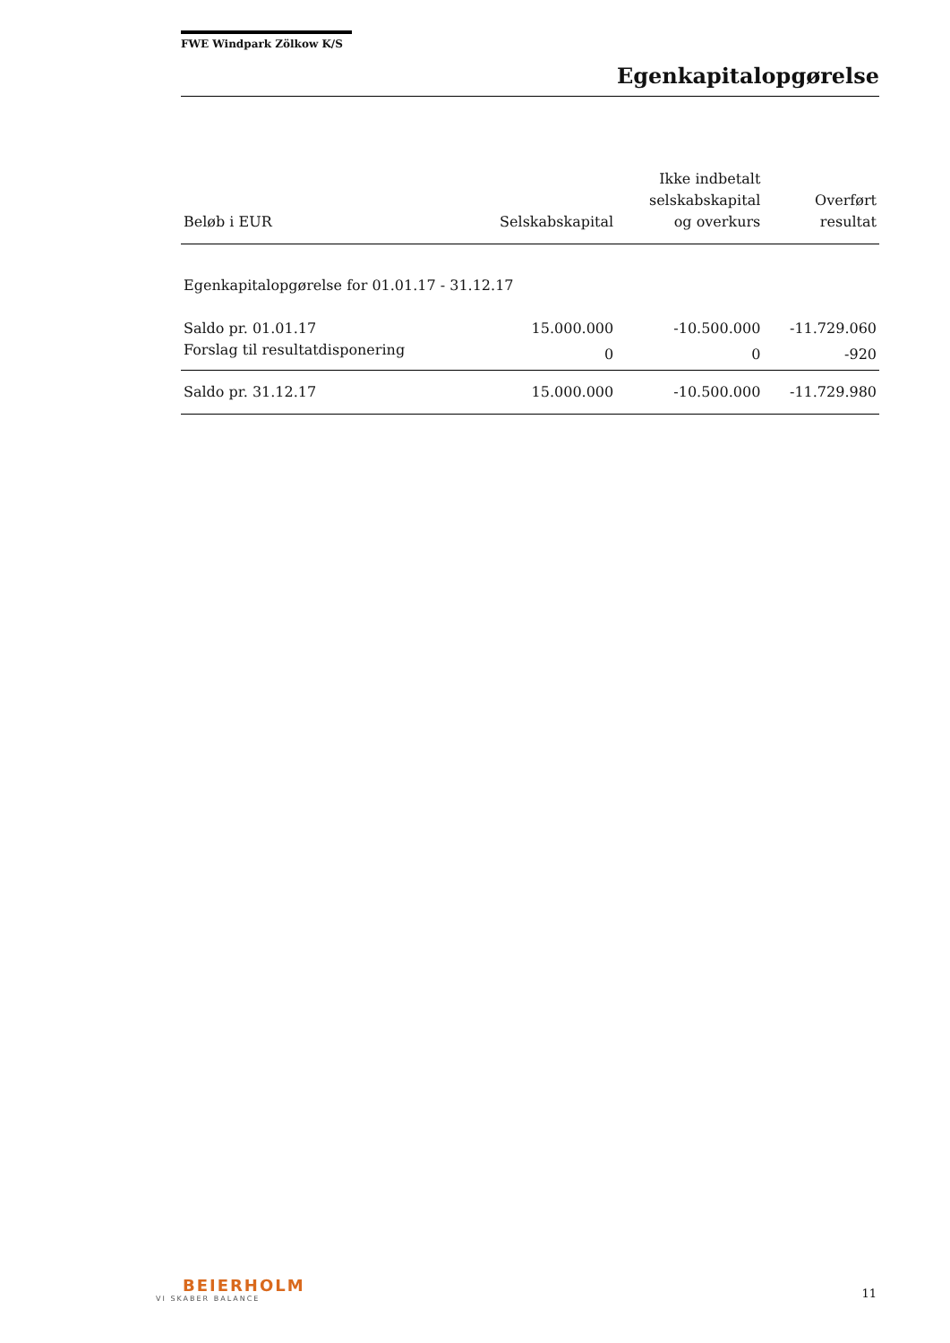FWE Windpark Zölkow K/S
Egenkapitalopgørelse
| Beløb i EUR | Selskabskapital | Ikke indbetalt selskabskapital og overkurs | Overført resultat |
| --- | --- | --- | --- |
| Egenkapitalopgørelse for 01.01.17 - 31.12.17 | | | |
| Saldo pr. 01.01.17 | 15.000.000 | -10.500.000 | -11.729.060 |
| Forslag til resultatdisponering | 0 | 0 | -920 |
| Saldo pr. 31.12.17 | 15.000.000 | -10.500.000 | -11.729.980 |
BEIERHOLM
VI SKABER BALANCE
11